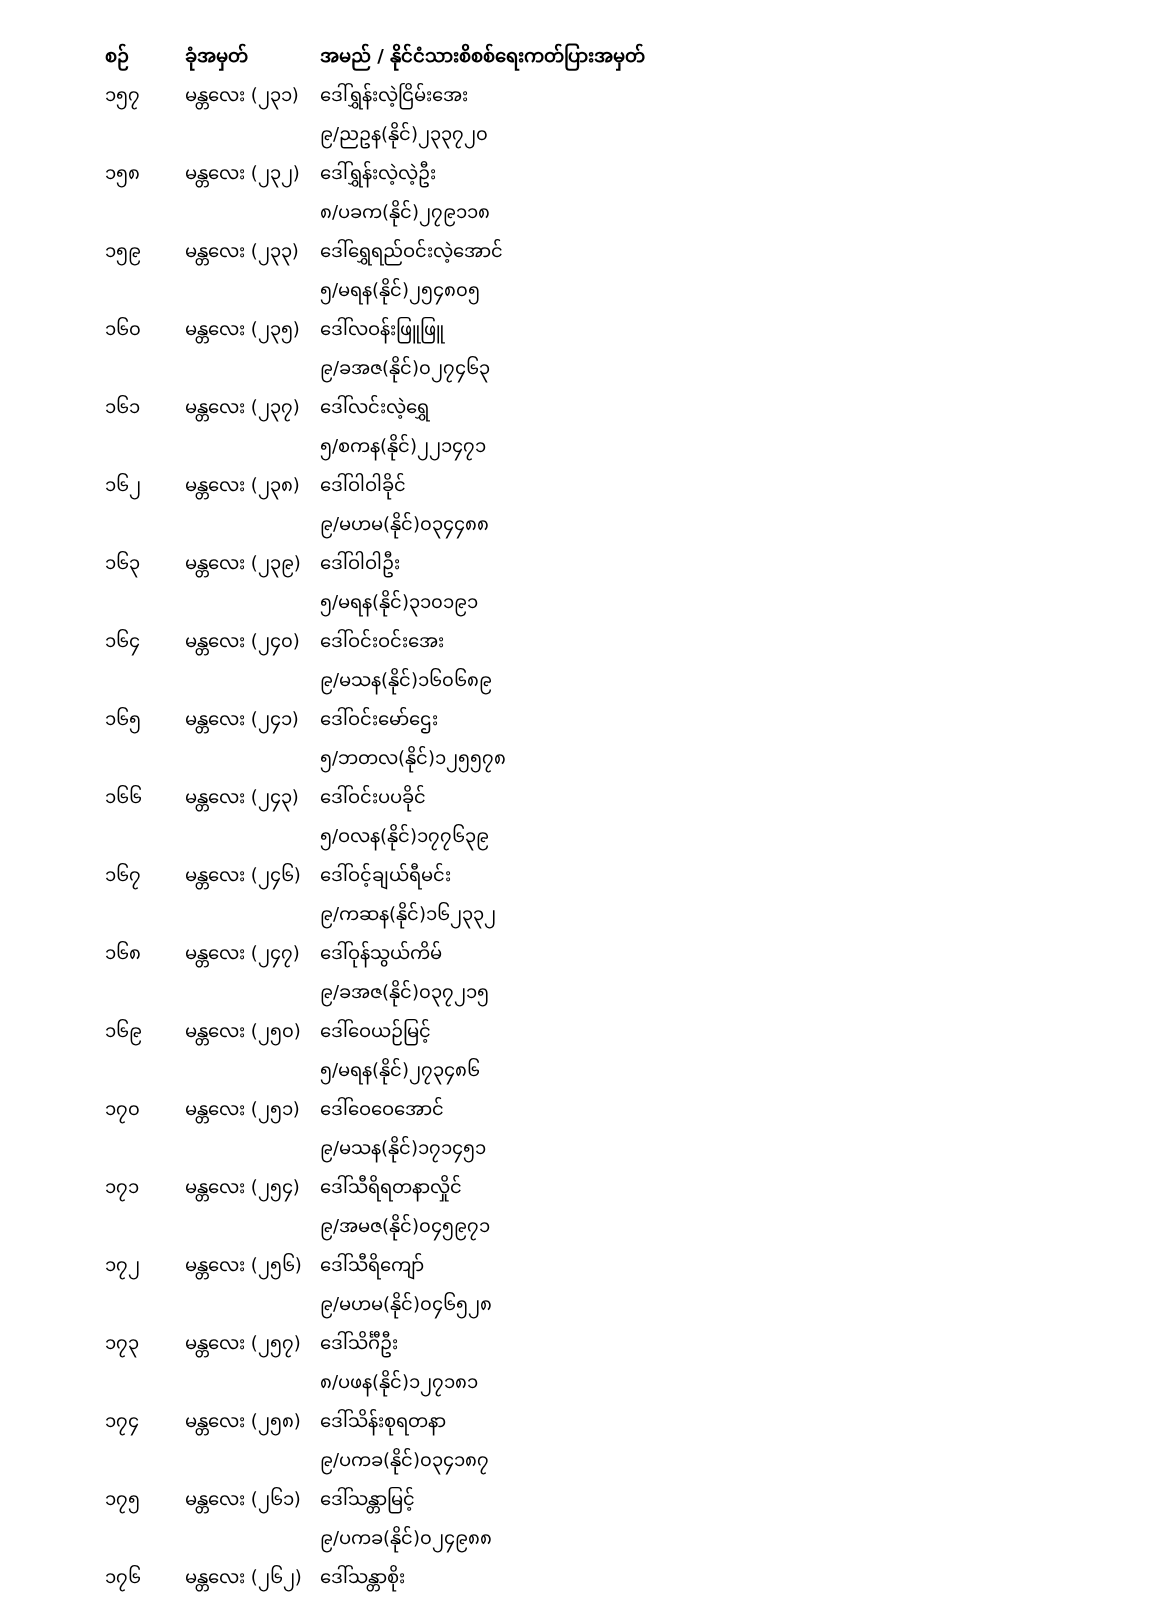| စဉ် | ခုံအမှတ် | အမည် / နိုင်ငံသားစိစစ်ရေးကတ်ပြားအမှတ် |
| --- | --- | --- |
| ၁၅၇ | မန္တလေး (၂၃၁) | ဒေါ်ရွှန်းလဲ့ငြိမ်းအေး |
| | | ၉/ညဥန(နိုင်)၂၃၃၇၂၀ |
| ၁၅၈ | မန္တလေး (၂၃၂) | ဒေါ်ရွှန်းလဲ့လဲ့ဦး |
| | | ၈/ပခက(နိုင်)၂၇၉၁၁၈ |
| ၁၅၉ | မန္တလေး (၂၃၃) | ဒေါ်ရွှေရည်ဝင်းလဲ့အောင် |
| | | ၅/မရန(နိုင်)၂၅၄၈၀၅ |
| ၁၆၀ | မန္တလေး (၂၃၅) | ဒေါ်လဝန်းဖြူဖြူ |
| | | ၉/ခအဇ(နိုင်)၀၂၇၄၆၃ |
| ၁၆၁ | မန္တလေး (၂၃၇) | ဒေါ်လင်းလဲ့ရွှေ |
| | | ၅/စကန(နိုင်)၂၂၁၄၇၁ |
| ၁၆၂ | မန္တလေး (၂၃၈) | ဒေါ်ဝါဝါခိုင် |
| | | ၉/မဟမ(နိုင်)၀၃၄၄၈၈ |
| ၁၆၃ | မန္တလေး (၂၃၉) | ဒေါ်ဝါဝါဦး |
| | | ၅/မရန(နိုင်)၃၁၀၁၉၁ |
| ၁၆၄ | မန္တလေး (၂၄၀) | ဒေါ်ဝင်းဝင်းအေး |
| | | ၉/မသန(နိုင်)၁၆၀၆၈၉ |
| ၁၆၅ | မန္တလေး (၂၄၁) | ဒေါ်ဝင်းမော်ဌေး |
| | | ၅/ဘတလ(နိုင်)၁၂၅၅၇၈ |
| ၁၆၆ | မန္တလေး (၂၄၃) | ဒေါ်ဝင်းပပခိုင် |
| | | ၅/ဝလန(နိုင်)၁၇၇၆၃၉ |
| ၁၆၇ | မန္တလေး (၂၄၆) | ဒေါ်ဝင့်ချယ်ရီမင်း |
| | | ၉/ကဆန(နိုင်)၁၆၂၃၃၂ |
| ၁၆၈ | မန္တလေး (၂၄၇) | ဒေါ်ဝုန်သွယ်ကိမ် |
| | | ၉/ခအဇ(နိုင်)၀၃၇၂၁၅ |
| ၁၆၉ | မန္တလေး (၂၅၀) | ဒေါ်ဝေယဉ်မြင့် |
| | | ၅/မရန(နိုင်)၂၇၃၄၈၆ |
| ၁၇၀ | မန္တလေး (၂၅၁) | ဒေါ်ဝေဝေအောင် |
| | | ၉/မသန(နိုင်)၁၇၁၄၅၁ |
| ၁၇၁ | မန္တလေး (၂၅၄) | ဒေါ်သီရိရတနာလှိုင် |
| | | ၉/အမဇ(နိုင်)၀၄၅၉၇၁ |
| ၁၇၂ | မန္တလေး (၂၅၆) | ဒေါ်သီရိကျော် |
| | | ၉/မဟမ(နိုင်)၀၄၆၅၂၈ |
| ၁၇၃ | မန္တလေး (၂၅၇) | ဒေါ်သိင်္ဂီဦး |
| | | ၈/ပဖန(နိုင်)၁၂၇၁၈၁ |
| ၁၇၄ | မန္တလေး (၂၅၈) | ဒေါ်သိန်းစုရတနာ |
| | | ၉/ပကခ(နိုင်)၀၃၄၁၈၇ |
| ၁၇၅ | မန္တလေး (၂၆၁) | ဒေါ်သန္တာမြင့် |
| | | ၉/ပကခ(နိုင်)၀၂၄၉၈၈ |
| ၁၇၆ | မန္တလေး (၂၆၂) | ဒေါ်သန္တာစိုး |